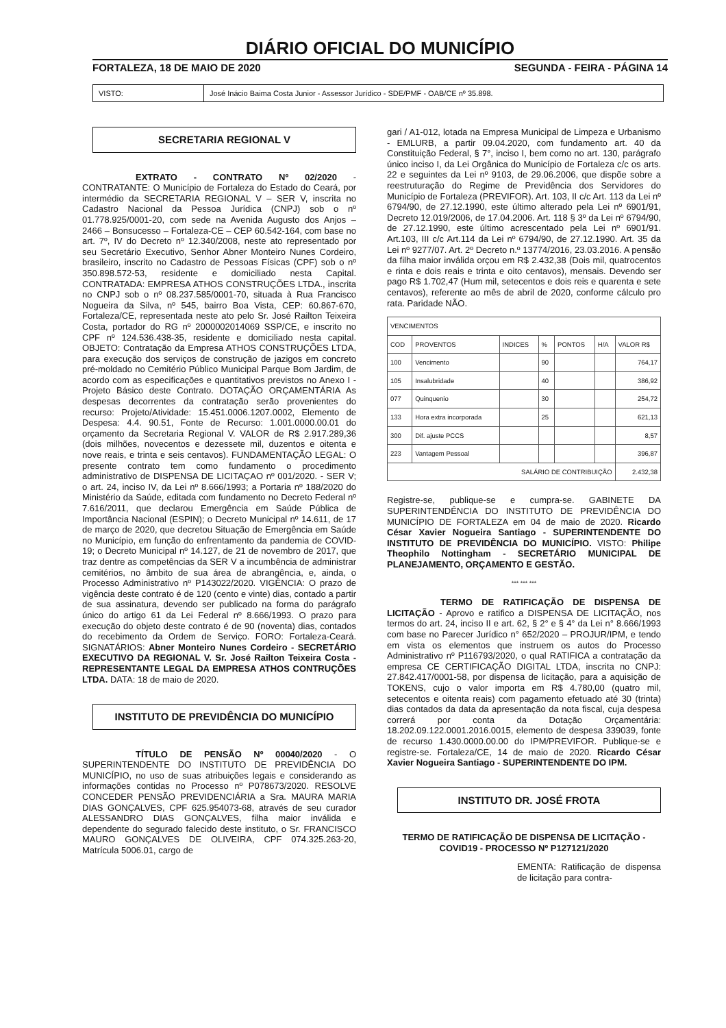DIÁRIO OFICIAL DO MUNICÍPIO
FORTALEZA, 18 DE MAIO DE 2020 SEGUNDA - FEIRA - PÁGINA 14
VISTO: José Inácio Baima Costa Junior - Assessor Jurídico - SDE/PMF - OAB/CE nº 35.898.
SECRETARIA REGIONAL V
      EXTRATO - CONTRATO Nº 02/2020 - CONTRATANTE: O Município de Fortaleza do Estado do Ceará, por intermédio da SECRETARIA REGIONAL V – SER V, inscrita no Cadastro Nacional da Pessoa Jurídica (CNPJ) sob o nº 01.778.925/0001-20, com sede na Avenida Augusto dos Anjos – 2466 – Bonsucesso – Fortaleza-CE – CEP 60.542-164, com base no art. 7º, IV do Decreto nº 12.340/2008, neste ato representado por seu Secretário Executivo, Senhor Abner Monteiro Nunes Cordeiro, brasileiro, inscrito no Cadastro de Pessoas Físicas (CPF) sob o nº 350.898.572-53, residente e domiciliado nesta Capital. CONTRATADA: EMPRESA ATHOS CONSTRUÇÕES LTDA., inscrita no CNPJ sob o nº 08.237.585/0001-70, situada à Rua Francisco Nogueira da Silva, nº 545, bairro Boa Vista, CEP: 60.867-670, Fortaleza/CE, representada neste ato pelo Sr. José Railton Teixeira Costa, portador do RG nº 2000002014069 SSP/CE, e inscrito no CPF nº 124.536.438-35, residente e domiciliado nesta capital. OBJETO: Contratação da Empresa ATHOS CONSTRUÇÕES LTDA, para execução dos serviços de construção de jazigos em concreto pré-moldado no Cemitério Público Municipal Parque Bom Jardim, de acordo com as especificações e quantitativos previstos no Anexo I - Projeto Básico deste Contrato. DOTAÇÃO ORÇAMENTÁRIA As despesas decorrentes da contratação serão provenientes do recurso: Projeto/Atividade: 15.451.0006.1207.0002, Elemento de Despesa: 4.4. 90.51, Fonte de Recurso: 1.001.0000.00.01 do orçamento da Secretaria Regional V. VALOR de R$ 2.917.289,36 (dois milhões, novecentos e dezessete mil, duzentos e oitenta e nove reais, e trinta e seis centavos). FUNDAMENTAÇÃO LEGAL: O presente contrato tem como fundamento o procedimento administrativo de DISPENSA DE LICITAÇAO nº 001/2020. - SER V; o art. 24, inciso IV, da Lei nº 8.666/1993; a Portaria nº 188/2020 do Ministério da Saúde, editada com fundamento no Decreto Federal nº 7.616/2011, que declarou Emergência em Saúde Pública de Importância Nacional (ESPIN); o Decreto Municipal nº 14.611, de 17 de março de 2020, que decretou Situação de Emergência em Saúde no Município, em função do enfrentamento da pandemia de COVID-19; o Decreto Municipal nº 14.127, de 21 de novembro de 2017, que traz dentre as competências da SER V a incumbência de administrar cemitérios, no âmbito de sua área de abrangência, e, ainda, o Processo Administrativo nº P143022/2020. VIGÊNCIA: O prazo de vigência deste contrato é de 120 (cento e vinte) dias, contado a partir de sua assinatura, devendo ser publicado na forma do parágrafo único do artigo 61 da Lei Federal nº 8.666/1993. O prazo para execução do objeto deste contrato é de 90 (noventa) dias, contados do recebimento da Ordem de Serviço. FORO: Fortaleza-Ceará. SIGNATÁRIOS: Abner Monteiro Nunes Cordeiro - SECRETÁRIO EXECUTIVO DA REGIONAL V. Sr. José Railton Teixeira Costa - REPRESENTANTE LEGAL DA EMPRESA ATHOS CONTRUÇÕES LTDA. DATA: 18 de maio de 2020.
INSTITUTO DE PREVIDÊNCIA DO MUNICÍPIO
      TÍTULO DE PENSÃO Nº 00040/2020 - O SUPERINTENDENTE DO INSTITUTO DE PREVIDÊNCIA DO MUNICÍPIO, no uso de suas atribuições legais e considerando as informações contidas no Processo nº P078673/2020. RESOLVE CONCEDER PENSÃO PREVIDENCIÁRIA a Sra. MAURA MARIA DIAS GONÇALVES, CPF 625.954073-68, através de seu curador ALESSANDRO DIAS GONÇALVES, filha maior inválida e dependente do segurado falecido deste instituto, o Sr. FRANCISCO MAURO GONÇALVES DE OLIVEIRA, CPF 074.325.263-20, Matrícula 5006.01, cargo de
gari / A1-012, lotada na Empresa Municipal de Limpeza e Urbanismo - EMLURB, a partir 09.04.2020, com fundamento art. 40 da Constituição Federal, § 7°, inciso I, bem como no art. 130, parágrafo único inciso I, da Lei Orgânica do Município de Fortaleza c/c os arts. 22 e seguintes da Lei nº 9103, de 29.06.2006, que dispõe sobre a reestruturação do Regime de Previdência dos Servidores do Município de Fortaleza (PREVIFOR). Art. 103, II c/c Art. 113 da Lei nº 6794/90, de 27.12.1990, este último alterado pela Lei nº 6901/91, Decreto 12.019/2006, de 17.04.2006. Art. 118 § 3º da Lei nº 6794/90, de 27.12.1990, este último acrescentado pela Lei nº 6901/91. Art.103, III c/c Art.114 da Lei nº 6794/90, de 27.12.1990. Art. 35 da Lei nº 9277/07. Art. 2º Decreto n.º 13774/2016, 23.03.2016. A pensão da filha maior inválida orçou em R$ 2.432,38 (Dois mil, quatrocentos e rinta e dois reais e trinta e oito centavos), mensais. Devendo ser pago R$ 1.702,47 (Hum mil, setecentos e dois reis e quarenta e sete centavos), referente ao mês de abril de 2020, conforme cálculo pro rata. Paridade NÃO.
| VENCIMENTOS | | | | | | |
| --- | --- | --- | --- | --- | --- | --- |
| COD | PROVENTOS | INDICES | % | PONTOS | H/A | VALOR R$ |
| 100 | Vencimento | | 90 | | | 764,17 |
| 105 | Insalubridade | | 40 | | | 386,92 |
| 077 | Quinquenio | | 30 | | | 254,72 |
| 133 | Hora extra incorporada | | 25 | | | 621,13 |
| 300 | Dif. ajuste PCCS | | | | | 8,57 |
| 223 | Vantagem Pessoal | | | | | 396,87 |
| SALÁRIO DE CONTRIBUIÇÃO | | | | | | 2.432,38 |
Registre-se, publique-se e cumpra-se. GABINETE DA SUPERINTENDÊNCIA DO INSTITUTO DE PREVIDÊNCIA DO MUNICÍPIO DE FORTALEZA em 04 de maio de 2020. Ricardo César Xavier Nogueira Santiago - SUPERINTENDENTE DO INSTITUTO DE PREVIDÊNCIA DO MUNICÍPIO. VISTO: Philipe Theophilo Nottingham - SECRETÁRIO MUNICIPAL DE PLANEJAMENTO, ORÇAMENTO E GESTÃO.
*** *** ***
      TERMO DE RATIFICAÇÃO DE DISPENSA DE LICITAÇÃO - Aprovo e ratifico a DISPENSA DE LICITAÇÃO, nos termos do art. 24, inciso II e art. 62, § 2° e § 4° da Lei n° 8.666/1993 com base no Parecer Jurídico n° 652/2020 – PROJUR/IPM, e tendo em vista os elementos que instruem os autos do Processo Administrativo nº P116793/2020, o qual RATIFICA a contratação da empresa CE CERTIFICAÇÃO DIGITAL LTDA, inscrita no CNPJ: 27.842.417/0001-58, por dispensa de licitação, para a aquisição de TOKENS, cujo o valor importa em R$ 4.780,00 (quatro mil, setecentos e oitenta reais) com pagamento efetuado até 30 (trinta) dias contados da data da apresentação da nota fiscal, cuja despesa correrá por conta da Dotação Orçamentária: 18.202.09.122.0001.2016.0015, elemento de despesa 339039, fonte de recurso 1.430.0000.00.00 do IPM/PREVIFOR. Publique-se e registre-se. Fortaleza/CE, 14 de maio de 2020. Ricardo César Xavier Nogueira Santiago - SUPERINTENDENTE DO IPM.
INSTITUTO DR. JOSÉ FROTA
TERMO DE RATIFICAÇÃO DE DISPENSA DE LICITAÇÃO - COVID19 - PROCESSO Nº P127121/2020
EMENTA: Ratificação de dispensa de licitação para contra-